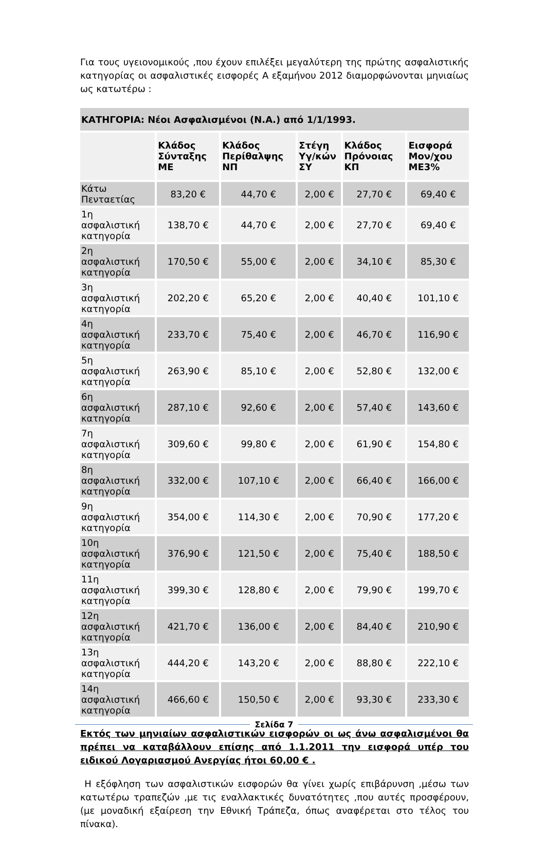Για τους υγειονομικούς ,που έχουν επιλέξει μεγαλύτερη της πρώτης ασφαλιστικής κατηγορίας οι ασφαλιστικές εισφορές Α εξαμήνου 2012 διαμορφώνονται μηνιαίως ως κατωτέρω :
| ΚΑΤΗΓΟΡΙΑ: Νέοι Ασφαλισμένοι (Ν.Α.) από 1/1/1993. | | | | | |
| --- | --- | --- | --- | --- | --- |
| | Κλάδος Σύνταξης ΜΕ | Κλάδος Περίθαλψης ΝΠ | Στέγη Υγ/κών ΣΥ | Κλάδος Πρόνοιας ΚΠ | Εισφορά Μον/χου ΜΕ3% |
| Κάτω Πενταετίας | 83,20 € | 44,70 € | 2,00 € | 27,70 € | 69,40 € |
| 1η ασφαλιστική κατηγορία | 138,70 € | 44,70 € | 2,00 € | 27,70 € | 69,40 € |
| 2η ασφαλιστική κατηγορία | 170,50 € | 55,00 € | 2,00 € | 34,10 € | 85,30 € |
| 3η ασφαλιστική κατηγορία | 202,20 € | 65,20 € | 2,00 € | 40,40 € | 101,10 € |
| 4η ασφαλιστική κατηγορία | 233,70 € | 75,40 € | 2,00 € | 46,70 € | 116,90 € |
| 5η ασφαλιστική κατηγορία | 263,90 € | 85,10 € | 2,00 € | 52,80 € | 132,00 € |
| 6η ασφαλιστική κατηγορία | 287,10 € | 92,60 € | 2,00 € | 57,40 € | 143,60 € |
| 7η ασφαλιστική κατηγορία | 309,60 € | 99,80 € | 2,00 € | 61,90 € | 154,80 € |
| 8η ασφαλιστική κατηγορία | 332,00 € | 107,10 € | 2,00 € | 66,40 € | 166,00 € |
| 9η ασφαλιστική κατηγορία | 354,00 € | 114,30 € | 2,00 € | 70,90 € | 177,20 € |
| 10η ασφαλιστική κατηγορία | 376,90 € | 121,50 € | 2,00 € | 75,40 € | 188,50 € |
| 11η ασφαλιστική κατηγορία | 399,30 € | 128,80 € | 2,00 € | 79,90 € | 199,70 € |
| 12η ασφαλιστική κατηγορία | 421,70 € | 136,00 € | 2,00 € | 84,40 € | 210,90 € |
| 13η ασφαλιστική κατηγορία | 444,20 € | 143,20 € | 2,00 € | 88,80 € | 222,10 € |
| 14η ασφαλιστική κατηγορία | 466,60 € | 150,50 € | 2,00 € | 93,30 € | 233,30 € |
Εκτός των μηνιαίων ασφαλιστικών εισφορών οι ως άνω ασφαλισμένοι θα πρέπει να καταβάλλουν επίσης από 1.1.2011 την εισφορά υπέρ του ειδικού Λογαριασμού Ανεργίας ήτοι 60,00 € .
Η εξόφληση των ασφαλιστικών εισφορών θα γίνει χωρίς επιβάρυνση ,μέσω των κατωτέρω τραπεζών ,με τις εναλλακτικές δυνατότητες ,που αυτές προσφέρουν, (με μοναδική εξαίρεση την Εθνική Τράπεζα, όπως αναφέρεται στο τέλος του πίνακα).
Σελίδα 7